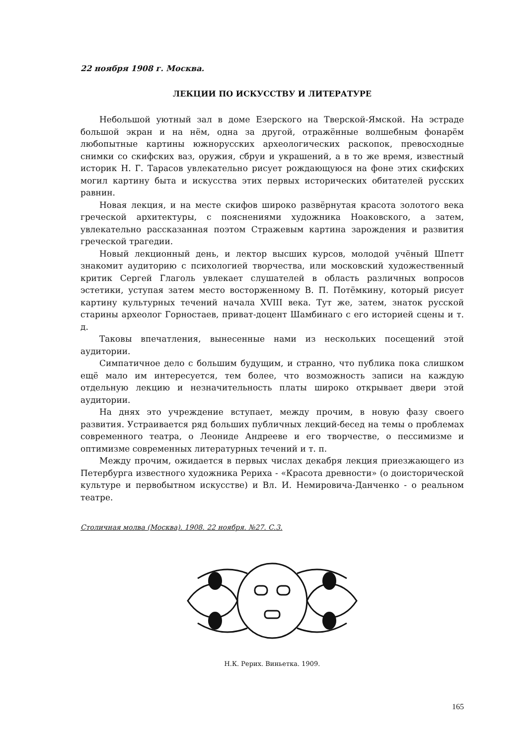22 ноября 1908 г. Москва.
ЛЕКЦИИ ПО ИСКУССТВУ И ЛИТЕРАТУРЕ
Небольшой уютный зал в доме Езерского на Тверской-Ямской. На эстраде большой экран и на нём, одна за другой, отражённые волшебным фонарём любопытные картины южнорусских археологических раскопок, превосходные снимки со скифских ваз, оружия, сбруи и украшений, а в то же время, известный историк Н. Г. Тарасов увлекательно рисует рождающуюся на фоне этих скифских могил картину быта и искусства этих первых исторических обитателей русских равнин.
Новая лекция, и на месте скифов широко развёрнутая красота золотого века греческой архитектуры, с пояснениями художника Ноаковского, а затем, увлекательно рассказанная поэтом Стражевым картина зарождения и развития греческой трагедии.
Новый лекционный день, и лектор высших курсов, молодой учёный Шпетт знакомит аудиторию с психологией творчества, или московский художественный критик Сергей Глаголь увлекает слушателей в область различных вопросов эстетики, уступая затем место восторженному В. П. Потёмкину, который рисует картину культурных течений начала XVIII века. Тут же, затем, знаток русской старины археолог Горностаев, приват-доцент Шамбинаго с его историей сцены и т. д.
Таковы впечатления, вынесенные нами из нескольких посещений этой аудитории.
Симпатичное дело с большим будущим, и странно, что публика пока слишком ещё мало им интересуется, тем более, что возможность записи на каждую отдельную лекцию и незначительность платы широко открывает двери этой аудитории.
На днях это учреждение вступает, между прочим, в новую фазу своего развития. Устраивается ряд больших публичных лекций-бесед на темы о проблемах современного театра, о Леониде Андрееве и его творчестве, о пессимизме и оптимизме современных литературных течений и т. п.
Между прочим, ожидается в первых числах декабря лекция приезжающего из Петербурга известного художника Рериха - «Красота древности» (о доисторической культуре и первобытном искусстве) и Вл. И. Немировича-Данченко - о реальном театре.
Столичная молва (Москва). 1908. 22 ноября. №27. С.3.
Н.К. Рерих. Виньетка. 1909.
165